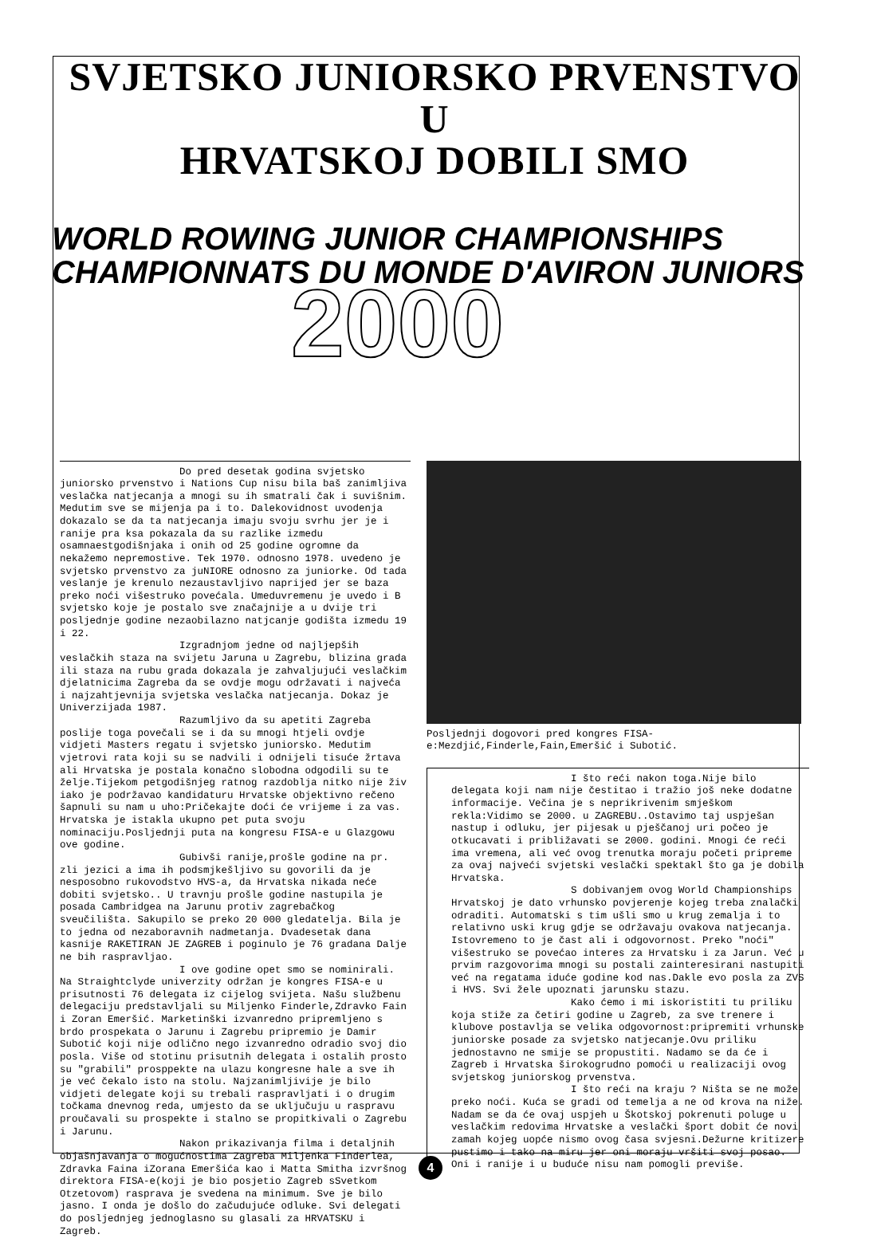SVJETSKO JUNIORSKO PRVENSTVO U
HRVATSKOJ DOBILI SMO
WORLD ROWING JUNIOR CHAMPIONSHIPS
CHAMPIONNATS DU MONDE D'AVIRON JUNIORS
2000
Do pred desetak godina svjetsko juniorsko prvenstvo i Nations Cup nisu bila baš zanimljiva veslačka natjecanja a mnogi su ih smatrali čak i suvišnim. Medutim sve se mijenja pa i to. Dalekovidnost uvodenja dokazalo se da ta natjecanja imaju svoju svrhu jer je i ranije pra ksa pokazala da su razlike izmedu osamnaestgodišnjaka i onih od 25 godine ogromne da nekažemo nepremostive. Tek 1970. odnosno 1978. uvedeno je svjetsko prvenstvo za juNIORE odnosno za juniorke. Od tada veslanje je krenulo nezaustavljivo naprijed jer se baza preko noći višestruko povećala. Umeduvremenu je uvedo i B svjetsko koje je postalo sve značajnije a u dvije tri posljednje godine nezaobilazno natjcanje godišta izmedu 19 i 22.
Izgradnjom jedne od najljepših veslačkih staza na svijetu Jaruna u Zagrebu, blizina grada ili staza na rubu grada dokazala je zahvaljujući veslačkim djelatnicima Zagreba da se ovdje mogu održavati i najveća i najzahtjevnija svjetska veslačka natjecanja. Dokaz je Univerzijada 1987.
Razumljivo da su apetiti Zagreba poslije toga povečali se i da su mnogi htjeli ovdje vidjeti Masters regatu i svjetsko juniorsko. Medutim vjetrovi rata koji su se nadvili i odnijeli tisuće žrtava ali Hrvatska je postala konačno slobodna odgodili su te želje.Tijekom petgodišnjeg ratnog razdoblja nitko nije živ iako je podržavao kandidaturu Hrvatske objektivno rečeno šapnuli su nam u uho:Pričekajte doći će vrijeme i za vas. Hrvatska je istakla ukupno pet puta svoju nominaciju.Posljednji puta na kongresu FISA-e u Glazgowu ove godine.
Gubivši ranije,prošle godine na pr. zli jezici a ima ih podsmjkešljivo su govorili da je nesposobno rukovodstvo HVS-a, da Hrvatska nikada neće dobiti svjetsko.. U travnju prošle godine nastupila je posada Cambridgea na Jarunu protiv zagrebačkog sveučilišta. Sakupilo se preko 20 000 gledatelja. Bila je to jedna od nezaboravnih nadmetanja. Dvadesetak dana kasnije RAKETIRAN JE ZAGREB i poginulo je 76 gradana Dalje ne bih raspravljao.
I ove godine opet smo se nominirali. Na Straightclyde univerzity održan je kongres FISA-e u prisutnosti 76 delegata iz cijelog svijeta. Našu službenu delegaciju predstavljali su Miljenko Finderle,Zdravko Fain i Zoran Emeršić. Marketinški izvanredno pripremljeno s brdo prospekata o Jarunu i Zagrebu pripremio je Damir Subotić koji nije odlično nego izvanredno odradio svoj dio posla. Više od stotinu prisutnih delegata i ostalih prosto su "grabili" prosppekte na ulazu kongresne hale a sve ih je već čekalo isto na stolu. Najzanimljivije je bilo vidjeti delegate koji su trebali raspravljati i o drugim točkama dnevnog reda, umjesto da se uključuju u raspravu proučavali su prospekte i stalno se propitkivali o Zagrebu i Jarunu.
Nakon prikazivanja filma i detaljnih objašnjavanja o mogućnostima Zagreba Miljenka Finderlea, Zdravka Faina iZorana Emeršića kao i Matta Smitha izvršnog direktora FISA-e(koji je bio posjetio Zagreb sSvetkom Otzetovom) rasprava je svedena na minimum. Sve je bilo jasno. I onda je došlo do začudujuće odluke. Svi delegati do posljednjeg jednoglasno su glasali za HRVATSKU i Zagreb.
Posljednji dogovori pred kongres FISA-e:Mezdjić,Finderle,Fain,Emeršić i Subotić.
I što reći nakon toga.Nije bilo delegata koji nam nije čestitao i tražio još neke dodatne informacije. Večina je s neprikrivenim smješkom rekla:Vidimo se 2000. u ZAGREBU..Ostavimo taj uspješan nastup i odluku, jer pijesak u pješčanoj uri počeo je otkucavati i približavati se 2000. godini. Mnogi će reći ima vremena, ali već ovog trenutka moraju početi pripreme za ovaj najveći svjetski veslački spektakl što ga je dobila Hrvatska.
S dobivanjem ovog World Championships Hrvatskoj je dato vrhunsko povjerenje kojeg treba znalački odraditi. Automatski s tim ušli smo u krug zemalja i to relativno uski krug gdje se održavaju ovakova natjecanja. Istovremeno to je čast ali i odgovornost. Preko "noći" višestruko se povećao interes za Hrvatsku i za Jarun. Već u prvim razgovorima mnogi su postali zainteresirani nastupiti već na regatama iduće godine kod nas.Dakle evo posla za ZVS i HVS. Svi žele upoznati jarunsku stazu.
Kako ćemo i mi iskoristiti tu priliku koja stiže za četiri godine u Zagreb, za sve trenere i klubove postavlja se velika odgovornost:pripremiti vrhunske juniorske posade za svjetsko natjecanje.Ovu priliku jednostavno ne smije se propustiti. Nadamo se da će i Zagreb i Hrvatska širokogrudno pomoći u realizaciji ovog svjetskog juniorskog prvenstva.
I što reći na kraju ? Ništa se ne može preko noći. Kuća se gradi od temelja a ne od krova na niže. Nadam se da će ovaj uspjeh u Škotskoj pokrenuti poluge u veslačkim redovima Hrvatske a veslački šport dobit će novi zamah kojeg uopće nismo ovog časa svjesni.Dežurne kritizere pustimo i tako na miru jer oni moraju vršiti svoj posao. Oni i ranije i u buduće nisu nam pomogli previše.
4